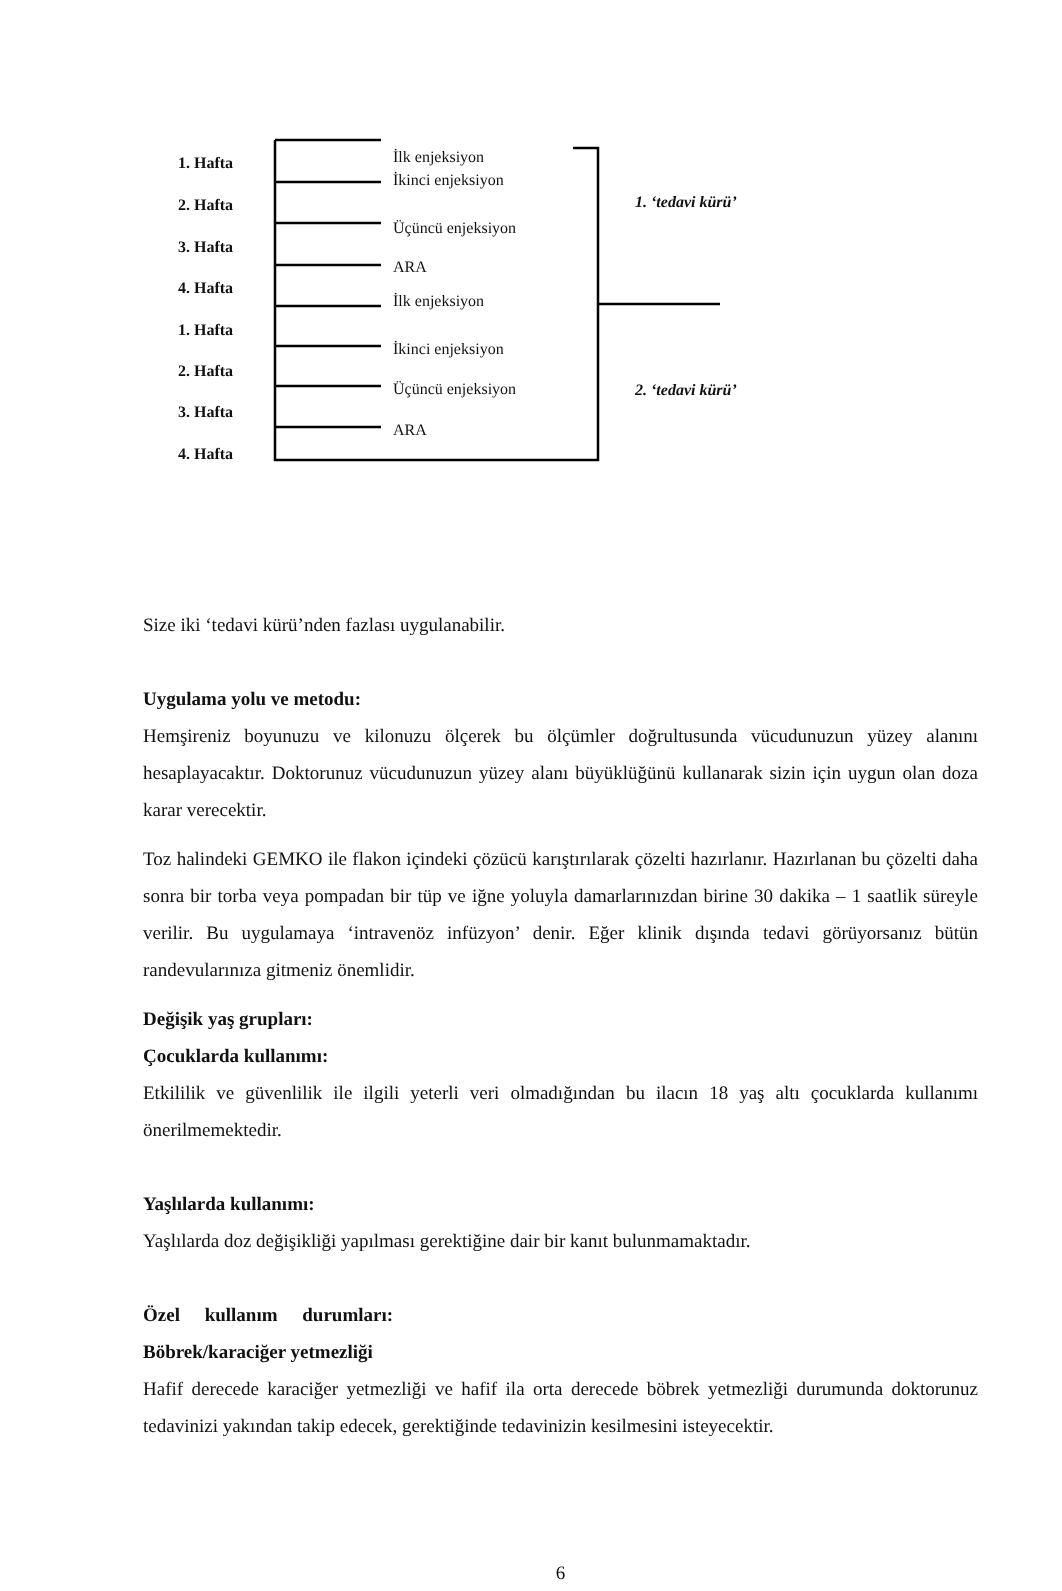1. Hafta
2. Hafta
3. Hafta
4. Hafta
1. Hafta
2. Hafta
3. Hafta
4. Hafta
İlk enjeksiyon
İkinci enjeksiyon
Üçüncü enjeksiyon
ARA
İlk enjeksiyon
İkinci enjeksiyon
Üçüncü enjeksiyon
ARA
1. ‘tedavi kürü’
2. ‘tedavi kürü’
Size iki ‘tedavi kürü’nden fazlası uygulanabilir.
Uygulama yolu ve metodu:
Hemşireniz boyunuzu ve kilonuzu ölçerek bu ölçümler doğrultusunda vücudunuzun yüzey alanını hesaplayacaktır. Doktorunuz vücudunuzun yüzey alanı büyüklüğünü kullanarak sizin için uygun olan doza karar verecektir.
Toz halindeki GEMKO ile flakon içindeki çözücü karıştırılarak çözelti hazırlanır. Hazırlanan bu çözelti daha sonra bir torba veya pompadan bir tüp ve iğne yoluyla damarlarınızdan birine 30 dakika – 1 saatlik süreyle verilir. Bu uygulamaya ‘intravenöz infüzyon’ denir. Eğer klinik dışında tedavi görüyorsanız bütün randevularınıza gitmeniz önemlidir.
Değişik yaş grupları:
Çocuklarda kullanımı:
Etkililik ve güvenlilik ile ilgili yeterli veri olmadığından bu ilacın 18 yaş altı çocuklarda kullanımı önerilmemektedir.
Yaşlılarda kullanımı:
Yaşlılarda doz değişikliği yapılması gerektiğine dair bir kanıt bulunmamaktadır.
Özel kullanım durumları:
Böbrek/karaciğer yetmezliği
Hafif derecede karaciğer yetmezliği ve hafif ila orta derecede böbrek yetmezliği durumunda doktorunuz tedavinizi yakından takip edecek, gerektiğinde tedavinizin kesilmesini isteyecektir.
6